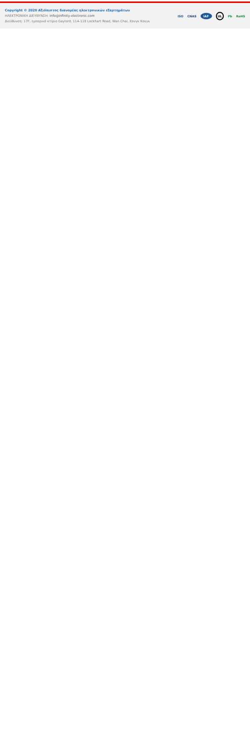Copyright © 2020 Αξιόπιστος διανομέας ηλεκτρονικών εξαρτημάτων
ΗΛΕΚΤΡΟΝΙΚΗ ΔΙΕΥΘΥΝΣΗ: Info@infinity-electronic.com
Διεύθυνση: 17F, εμπορικό κτίριο Gaylord, 114-118 Lockhart Road, Wan Chai, Χονγκ Κονγκ
ISO CNAS IAF UL Pb RoHS